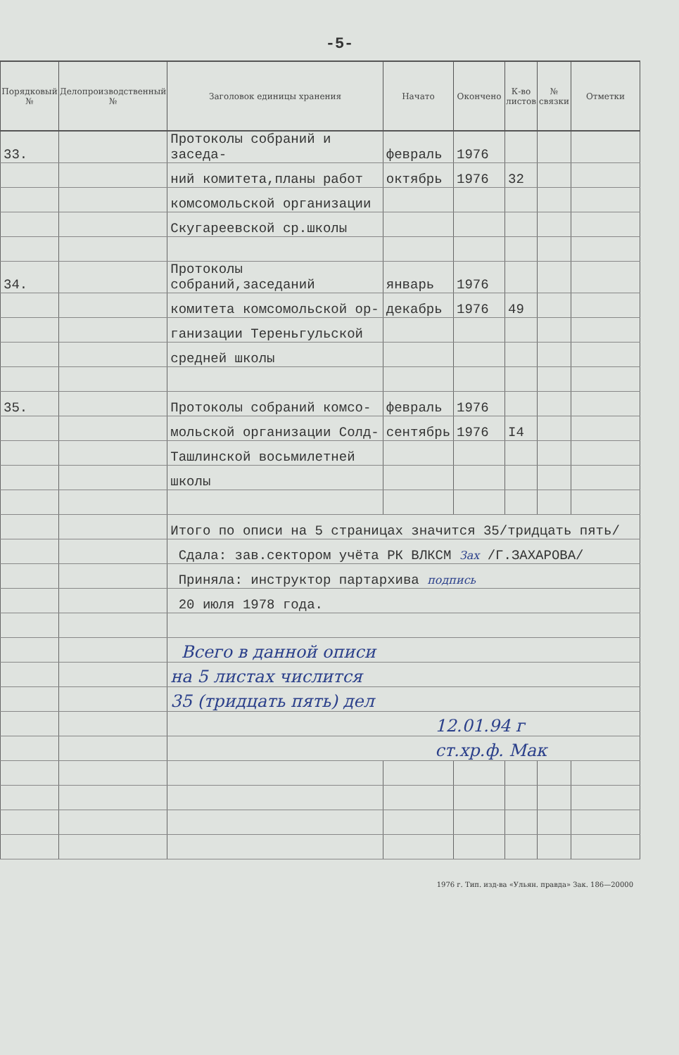-5-
| Порядковый № | Делопроизводственный № | Заголовок единицы хранения | Начато | Окончено | К-во листов | № связки | Отметки |
| --- | --- | --- | --- | --- | --- | --- | --- |
| 33. | | Протоколы собраний и заседа- | февраль | 1976 | | | |
| | | ний комитета,планы работ | октябрь | 1976 | 32 | | |
| | | комсомольской организации | | | | | |
| | | Скугареевской ср.школы | | | | | |
| 34. | | Протоколы собраний,заседаний | январь | 1976 | | | |
| | | комитета комсомольской ор- | декабрь | 1976 | 49 | | |
| | | ганизации Тереньгульской | | | | | |
| | | средней школы | | | | | |
| 35. | | Протоколы собраний комсо- | февраль | 1976 | | | |
| | | мольской организации Солд- | сентябрь | 1976 | I4 | | |
| | | Ташлинской восьмилетней | | | | | |
| | | школы | | | | | |
| | | Итого по описи на 5 страницах значится 35/тридцать пять/ | | | | | |
| | | Сдала: зав.сектором учёта РК ВЛКСМ Зах /Г.ЗАХАРОВА/ | | | | | |
| | | Приняла: инструктор партархива подпись | | | | | |
| | | 20 июля 1978 года. | | | | | |
| | | Всего в данной описи | | | | | |
| | | на 5 листах числится | | | | | |
| | | 35 (тридцать пять) дел | | | | | |
| | | 12.01.94 г | | | | | |
| | | ст.хр.ф. Мак | | | | | |
1976 г. Тип. изд-ва «Ульян. правда» Зак. 186—20000